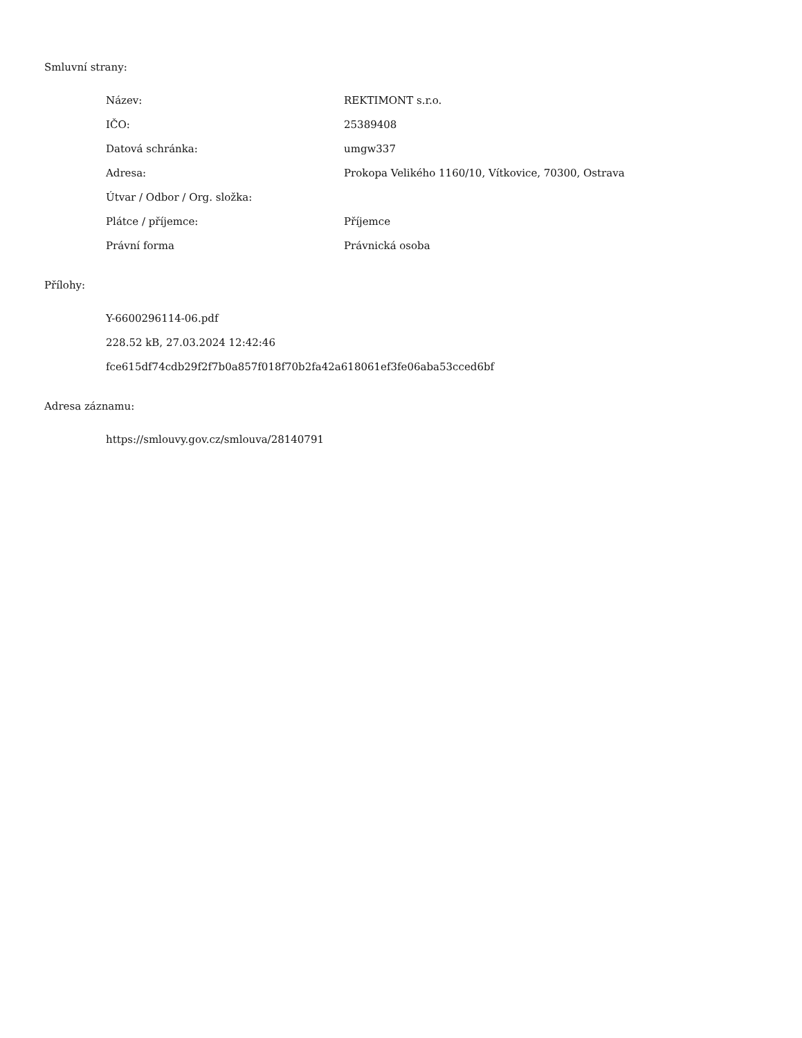Smluvní strany:
| Název: | REKTIMONT s.r.o. |
| IČO: | 25389408 |
| Datová schránka: | umgw337 |
| Adresa: | Prokopa Velikého 1160/10, Vítkovice, 70300, Ostrava |
| Útvar / Odbor / Org. složka: | |
| Plátce / příjemce: | Příjemce |
| Právní forma | Právnická osoba |
Přílohy:
Y-6600296114-06.pdf
228.52 kB, 27.03.2024 12:42:46
fce615df74cdb29f2f7b0a857f018f70b2fa42a618061ef3fe06aba53cced6bf
Adresa záznamu:
https://smlouvy.gov.cz/smlouva/28140791